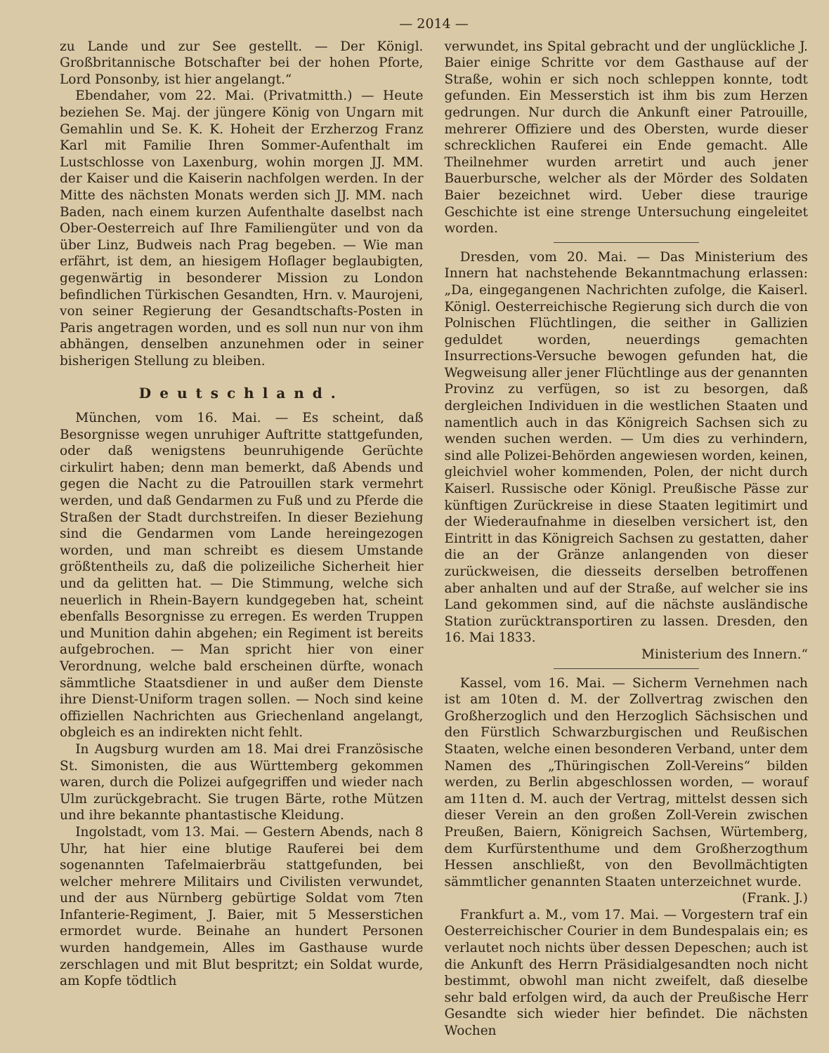— 2014 —
zu Lande und zur See gestellt. — Der Königl. Großbritannische Botschafter bei der hohen Pforte, Lord Ponsonby, ist hier angelangt.“
Ebendaher, vom 22. Mai. (Privatmitth.) — Heute beziehen Se. Maj. der jüngere König von Ungarn mit Gemahlin und Se. K. K. Hoheit der Erzherzog Franz Karl mit Familie Ihren Sommer-Aufenthalt im Lustschlosse von Laxenburg, wohin morgen JJ. MM. der Kaiser und die Kaiserin nachfolgen werden. In der Mitte des nächsten Monats werden sich JJ. MM. nach Baden, nach einem kurzen Aufenthalte daselbst nach Ober-Oesterreich auf Ihre Familiengüter und von da über Linz, Budweis nach Prag begeben. — Wie man erfährt, ist dem, an hiesigem Hoflager beglaubigten, gegenwärtig in besonderer Mission zu London befindlichen Türkischen Gesandten, Hrn. v. Maurojeni, von seiner Regierung der Gesandtschafts-Posten in Paris angetragen worden, und es soll nun nur von ihm abhängen, denselben anzunehmen oder in seiner bisherigen Stellung zu bleiben.
Deutschland.
München, vom 16. Mai. — Es scheint, daß Besorgnisse wegen unruhiger Auftritte stattgefunden, oder daß wenigstens beunruhigende Gerüchte cirkulirt haben; denn man bemerkt, daß Abends und gegen die Nacht zu die Patrouillen stark vermehrt werden, und daß Gendarmen zu Fuß und zu Pferde die Straßen der Stadt durchstreifen. In dieser Beziehung sind die Gendarmen vom Lande hereingezogen worden, und man schreibt es diesem Umstande größtentheils zu, daß die polizeiliche Sicherheit hier und da gelitten hat. — Die Stimmung, welche sich neuerlich in Rhein-Bayern kundgegeben hat, scheint ebenfalls Besorgnisse zu erregen. Es werden Truppen und Munition dahin abgehen; ein Regiment ist bereits aufgebrochen. — Man spricht hier von einer Verordnung, welche bald erscheinen dürfte, wonach sämmtliche Staatsdiener in und außer dem Dienste ihre Dienst-Uniform tragen sollen. — Noch sind keine offiziellen Nachrichten aus Griechenland angelangt, obgleich es an indirekten nicht fehlt.
In Augsburg wurden am 18. Mai drei Französische St. Simonisten, die aus Württemberg gekommen waren, durch die Polizei aufgegriffen und wieder nach Ulm zurückgebracht. Sie trugen Bärte, rothe Mützen und ihre bekannte phantastische Kleidung.
Ingolstadt, vom 13. Mai. — Gestern Abends, nach 8 Uhr, hat hier eine blutige Rauferei bei dem sogenannten Tafelmaierbräu stattgefunden, bei welcher mehrere Militairs und Civilisten verwundet, und der aus Nürnberg gebürtige Soldat vom 7ten Infanterie-Regiment, J. Baier, mit 5 Messerstichen ermordet wurde. Beinahe an hundert Personen wurden handgemein, Alles im Gasthause wurde zerschlagen und mit Blut bespritzt; ein Soldat wurde, am Kopfe tödtlich
verwundet, ins Spital gebracht und der unglückliche J. Baier einige Schritte vor dem Gasthause auf der Straße, wohin er sich noch schleppen konnte, todt gefunden. Ein Messerstich ist ihm bis zum Herzen gedrungen. Nur durch die Ankunft einer Patrouille, mehrerer Offiziere und des Obersten, wurde dieser schrecklichen Rauferei ein Ende gemacht. Alle Theilnehmer wurden arretirt und auch jener Bauerbursche, welcher als der Mörder des Soldaten Baier bezeichnet wird. Ueber diese traurige Geschichte ist eine strenge Untersuchung eingeleitet worden.
Dresden, vom 20. Mai. — Das Ministerium des Innern hat nachstehende Bekanntmachung erlassen: „Da, eingegangenen Nachrichten zufolge, die Kaiserl. Königl. Oesterreichische Regierung sich durch die von Polnischen Flüchtlingen, die seither in Gallizien geduldet worden, neuerdings gemachten Insurrections-Versuche bewogen gefunden hat, die Wegweisung aller jener Flüchtlinge aus der genannten Provinz zu verfügen, so ist zu besorgen, daß dergleichen Individuen in die westlichen Staaten und namentlich auch in das Königreich Sachsen sich zu wenden suchen werden. — Um dies zu verhindern, sind alle Polizei-Behörden angewiesen worden, keinen, gleichviel woher kommenden, Polen, der nicht durch Kaiserl. Russische oder Königl. Preußische Pässe zur künftigen Zurückreise in diese Staaten legitimirt und der Wiederaufnahme in dieselben versichert ist, den Eintritt in das Königreich Sachsen zu gestatten, daher die an der Gränze anlangenden von dieser zurückweisen, die diesseits derselben betroffenen aber anhalten und auf der Straße, auf welcher sie ins Land gekommen sind, auf die nächste ausländische Station zurücktransportiren zu lassen. Dresden, den 16. Mai 1833.
Ministerium des Innern.“
Kassel, vom 16. Mai. — Sicherm Vernehmen nach ist am 10ten d. M. der Zollvertrag zwischen den Großherzoglich und den Herzoglich Sächsischen und den Fürstlich Schwarzburgischen und Reußischen Staaten, welche einen besonderen Verband, unter dem Namen des „Thüringischen Zoll-Vereins“ bilden werden, zu Berlin abgeschlossen worden, — worauf am 11ten d. M. auch der Vertrag, mittelst dessen sich dieser Verein an den großen Zoll-Verein zwischen Preußen, Baiern, Königreich Sachsen, Würtemberg, dem Kurfürstenthume und dem Großherzogthum Hessen anschließt, von den Bevollmächtigten sämmtlicher genannten Staaten unterzeichnet wurde.
(Frank. J.)
Frankfurt a. M., vom 17. Mai. — Vorgestern traf ein Oesterreichischer Courier in dem Bundespalais ein; es verlautet noch nichts über dessen Depeschen; auch ist die Ankunft des Herrn Präsidialgesandten noch nicht bestimmt, obwohl man nicht zweifelt, daß dieselbe sehr bald erfolgen wird, da auch der Preußische Herr Gesandte sich wieder hier befindet. Die nächsten Wochen